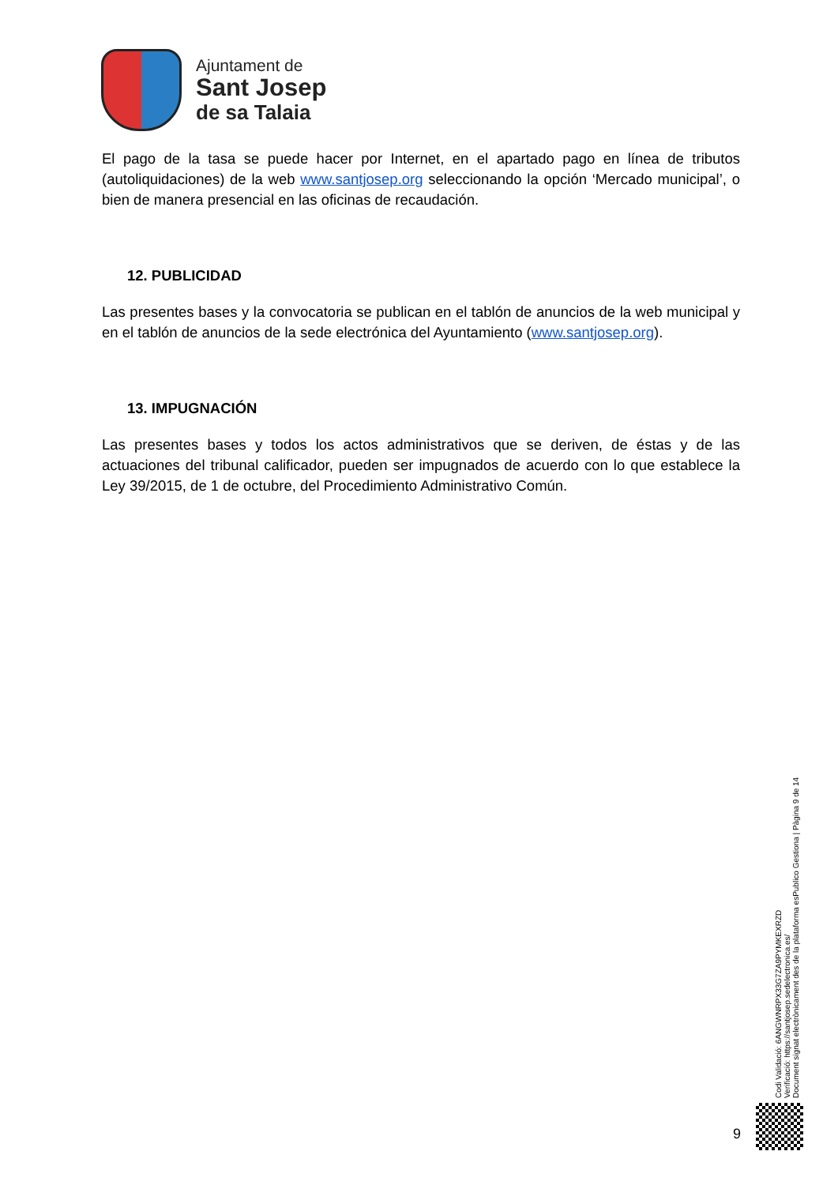Ajuntament de
Sant Josep
de sa Talaia
El pago de la tasa se puede hacer por Internet, en el apartado pago en línea de tributos (autoliquidaciones) de la web www.santjosep.org seleccionando la opción ‘Mercado municipal’, o bien de manera presencial en las oficinas de recaudación.
12. PUBLICIDAD
Las presentes bases y la convocatoria se publican en el tablón de anuncios de la web municipal y en el tablón de anuncios de la sede electrónica del Ayuntamiento (www.santjosep.org).
13. IMPUGNACIÓN
Las presentes bases y todos los actos administrativos que se deriven, de éstas y de las actuaciones del tribunal calificador, pueden ser impugnados de acuerdo con lo que establece la Ley 39/2015, de 1 de octubre, del Procedimiento Administrativo Común.
Codi Validació: 6ANGWNRPX33G7ZA9PYMKEXRZD
Verificació: https://santjosep.sedelectronica.es/
Document signat electrònicament des de la plataforma esPublico Gestiona | Pàgina 9 de 14
9